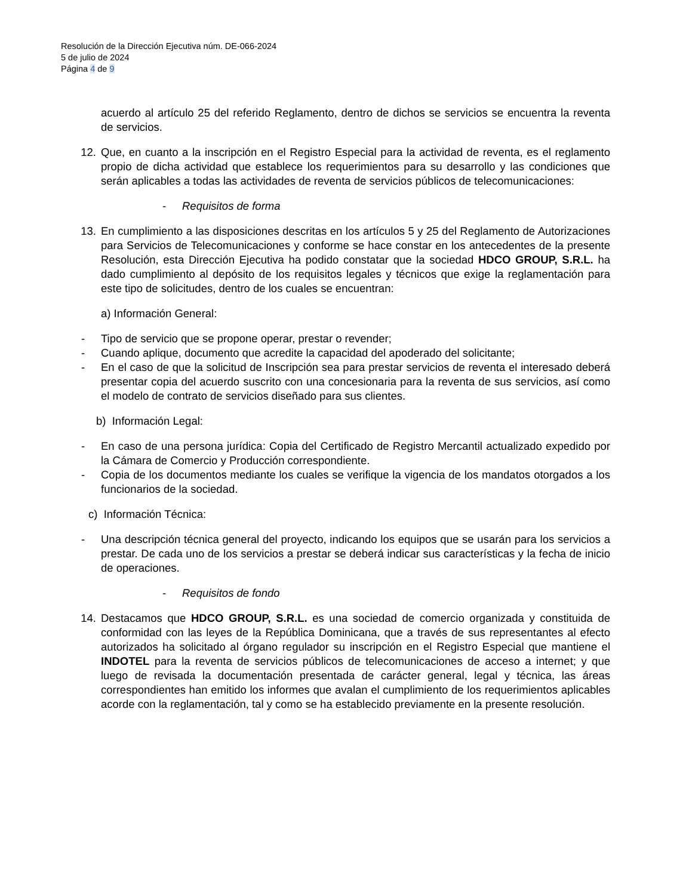Resolución de la Dirección Ejecutiva núm. DE-066-2024
5 de julio de 2024
Página 4 de 9
acuerdo al artículo 25 del referido Reglamento, dentro de dichos se servicios se encuentra la reventa de servicios.
12. Que, en cuanto a la inscripción en el Registro Especial para la actividad de reventa, es el reglamento propio de dicha actividad que establece los requerimientos para su desarrollo y las condiciones que serán aplicables a todas las actividades de reventa de servicios públicos de telecomunicaciones:
- Requisitos de forma
13. En cumplimiento a las disposiciones descritas en los artículos 5 y 25 del Reglamento de Autorizaciones para Servicios de Telecomunicaciones y conforme se hace constar en los antecedentes de la presente Resolución, esta Dirección Ejecutiva ha podido constatar que la sociedad HDCO GROUP, S.R.L. ha dado cumplimiento al depósito de los requisitos legales y técnicos que exige la reglamentación para este tipo de solicitudes, dentro de los cuales se encuentran:
a) Información General:
- Tipo de servicio que se propone operar, prestar o revender;
- Cuando aplique, documento que acredite la capacidad del apoderado del solicitante;
- En el caso de que la solicitud de Inscripción sea para prestar servicios de reventa el interesado deberá presentar copia del acuerdo suscrito con una concesionaria para la reventa de sus servicios, así como el modelo de contrato de servicios diseñado para sus clientes.
b) Información Legal:
- En caso de una persona jurídica: Copia del Certificado de Registro Mercantil actualizado expedido por la Cámara de Comercio y Producción correspondiente.
- Copia de los documentos mediante los cuales se verifique la vigencia de los mandatos otorgados a los funcionarios de la sociedad.
c) Información Técnica:
- Una descripción técnica general del proyecto, indicando los equipos que se usarán para los servicios a prestar. De cada uno de los servicios a prestar se deberá indicar sus características y la fecha de inicio de operaciones.
- Requisitos de fondo
14. Destacamos que HDCO GROUP, S.R.L. es una sociedad de comercio organizada y constituida de conformidad con las leyes de la República Dominicana, que a través de sus representantes al efecto autorizados ha solicitado al órgano regulador su inscripción en el Registro Especial que mantiene el INDOTEL para la reventa de servicios públicos de telecomunicaciones de acceso a internet; y que luego de revisada la documentación presentada de carácter general, legal y técnica, las áreas correspondientes han emitido los informes que avalan el cumplimiento de los requerimientos aplicables acorde con la reglamentación, tal y como se ha establecido previamente en la presente resolución.